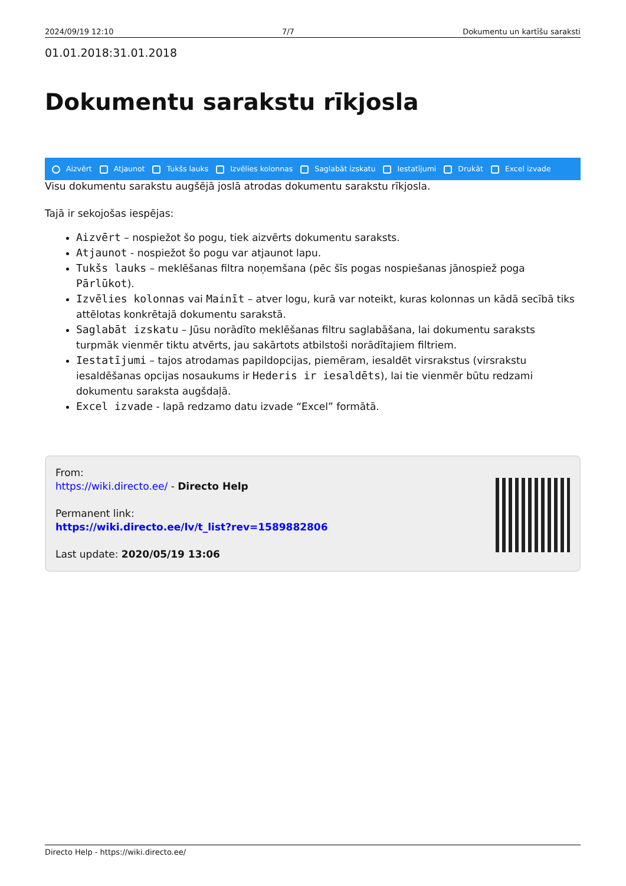2024/09/19 12:10 7/7 Dokumentu un kartīšu saraksti
01.01.2018:31.01.2018
Dokumentu sarakstu rīkjosla
Aizvērt Atjaunot Tukšs lauks Izvēlies kolonnas Saglabāt izskatu Iestatījumi Drukāt Excel izvade
Visu dokumentu sarakstu augšējā joslā atrodas dokumentu sarakstu rīkjosla.
Tajā ir sekojošas iespējas:
Aizvērt – nospiežot šo pogu, tiek aizvērts dokumentu saraksts.
Atjaunot - nospiežot šo pogu var atjaunot lapu.
Tukšs lauks – meklēšanas filtra noņemšana (pēc šīs pogas nospiešanas jānospiež poga Pārlūkot).
Izvēlies kolonnas vai Mainīt – atver logu, kurā var noteikt, kuras kolonnas un kādā secībā tiks attēlotas konkrētajā dokumentu sarakstā.
Saglabāt izskatu – Jūsu norādīto meklēšanas filtru saglabāšana, lai dokumentu saraksts turpmāk vienmēr tiktu atvērts, jau sakārtots atbilstoši norādītajiem filtriem.
Iestatījumi – tajos atrodamas papildopcijas, piemēram, iesaldēt virsrakstus (virsrakstu iesaldēšanas opcijas nosaukums ir Hederis ir iesaldēts), lai tie vienmēr būtu redzami dokumentu saraksta augšdaļā.
Excel izvade - lapā redzamo datu izvade “Excel” formātā.
From:
https://wiki.directo.ee/ - Directo Help
Permanent link:
https://wiki.directo.ee/lv/t_list?rev=1589882806
Last update: 2020/05/19 13:06
Directo Help - https://wiki.directo.ee/